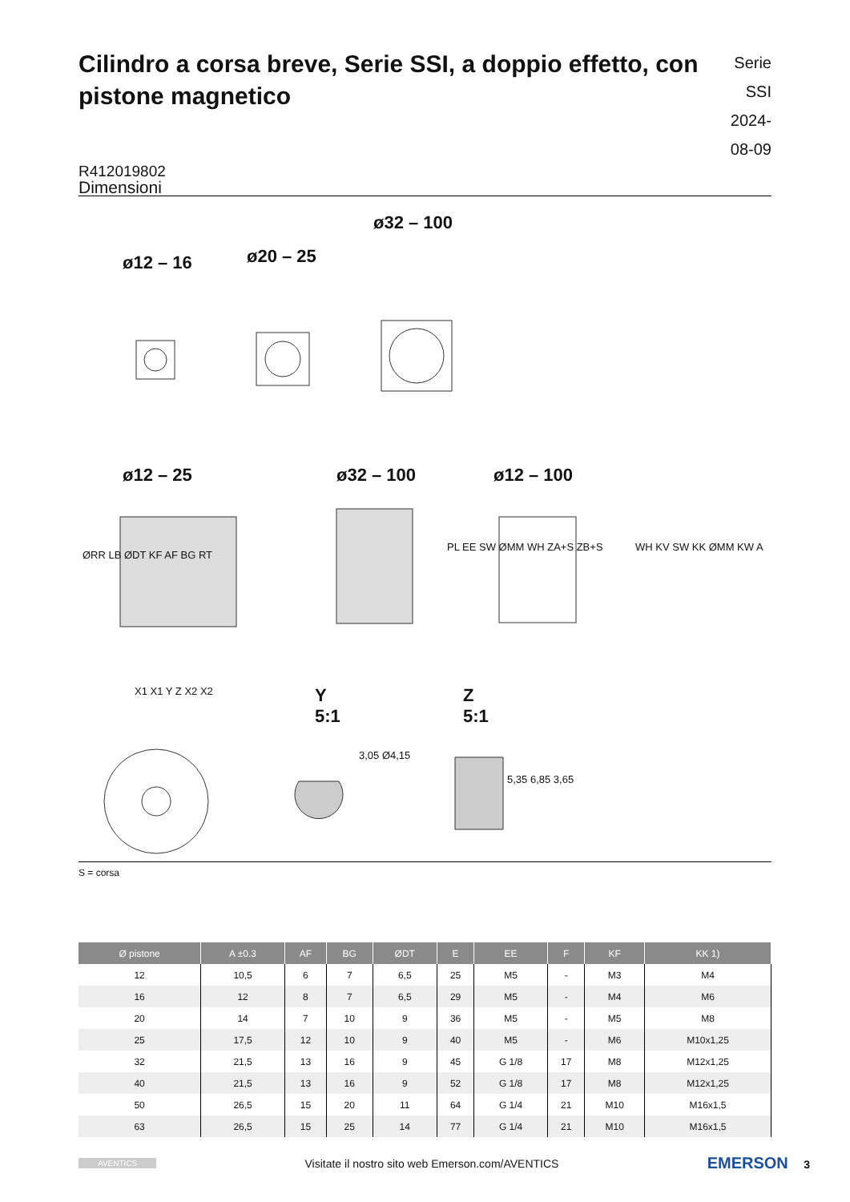Cilindro a corsa breve, Serie SSI, a doppio effetto, con pistone magnetico
Serie SSI
2024-08-09
R412019802
Dimensioni
ø12 – 16 ø20 – 25
ø32 – 100
ø12 – 25 ø32 – 100 ø12 – 100
ØRR LB ØDT KF AF BG RT
PL EE SW ØMM WH ZA+S ZB+S WH KV SW KK ØMM KW A
X1 X1 Y Z X2 X2
Y
5:1
Z
5:1
3,05 Ø4,15
5,35 6,85 3,65
S = corsa
| Ø pistone | A ±0.3 | AF | BG | ØDT | E | EE | F | KF | KK 1) |
| --- | --- | --- | --- | --- | --- | --- | --- | --- | --- |
| 12 | 10,5 | 6 | 7 | 6,5 | 25 | M5 | - | M3 | M4 |
| 16 | 12 | 8 | 7 | 6,5 | 29 | M5 | - | M4 | M6 |
| 20 | 14 | 7 | 10 | 9 | 36 | M5 | - | M5 | M8 |
| 25 | 17,5 | 12 | 10 | 9 | 40 | M5 | - | M6 | M10x1,25 |
| 32 | 21,5 | 13 | 16 | 9 | 45 | G 1/8 | 17 | M8 | M12x1,25 |
| 40 | 21,5 | 13 | 16 | 9 | 52 | G 1/8 | 17 | M8 | M12x1,25 |
| 50 | 26,5 | 15 | 20 | 11 | 64 | G 1/4 | 21 | M10 | M16x1,5 |
| 63 | 26,5 | 15 | 25 | 14 | 77 | G 1/4 | 21 | M10 | M16x1,5 |
AVENTICS Visitate il nostro sito web Emerson.com/AVENTICS EMERSON 3